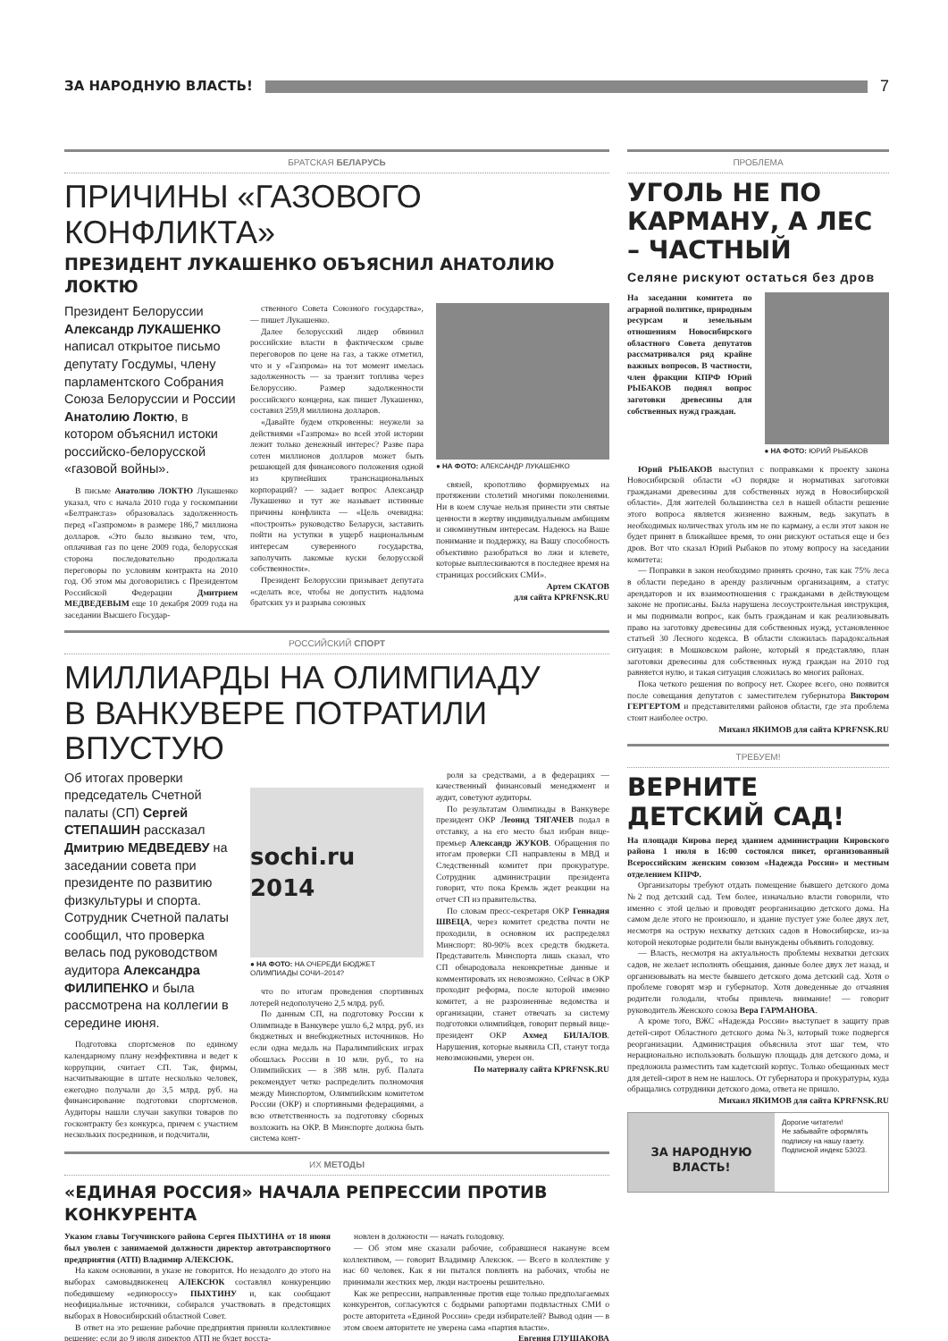ЗА НАРОДНУЮ ВЛАСТЬ!
7
БРАТСКАЯ БЕЛАРУСЬ
ПРИЧИНЫ «ГАЗОВОГО КОНФЛИКТА»
ПРЕЗИДЕНТ ЛУКАШЕНКО ОБЪЯСНИЛ АНАТОЛИЮ ЛОКТЮ
Президент Белоруссии Александр ЛУКАШЕНКО написал открытое письмо депутату Госдумы, члену парламентского Собрания Союза Белоруссии и России Анатолию Локтю, в котором объяснил истоки российско-белорусской «газовой войны».
В письме Анатолию ЛОКТЮ Лукашенко указал, что с начала 2010 года у госкомпании «Белтрансгаз» образовалась задолженность перед «Газпромом» в размере 186,7 миллиона долларов. «Это было вызвано тем, что, оплачивая газ по цене 2009 года, белорусская сторона последовательно продолжала переговоры по условиям контракта на 2010 год. Об этом мы договорились с Президентом Российской Федерации Дмитрием МЕДВЕДЕВЫМ еще 10 декабря 2009 года на заседании Высшего Государ-
ственного Совета Союзного государства», — пишет Лукашенко.
Далее белорусский лидер обвинил российские власти в фактическом срыве переговоров по цене на газ, а также отметил, что и у «Газпрома» на тот момент имелась задолженность — за транзит топлива через Белоруссию. Размер задолженности российского концерна, как пишет Лукашенко, составил 259,8 миллиона долларов.
«Давайте будем откровенны: неужели за действиями «Газпрома» во всей этой истории лежит только денежный интерес? Разве пара сотен миллионов долларов может быть решающей для финансового положения одной из крупнейших транснациональных корпораций? — задает вопрос Александр Лукашенко и тут же называет истинные причины конфликта — «Цель очевидна: «построить» руководство Беларуси, заставить пойти на уступки в ущерб национальным интересам суверенного государства, заполучить лакомые куски белорусской собственности».
Президент Белоруссии призывает депутата «сделать все, чтобы не допустить надлома братских уз и разрыва союзных
● НА ФОТО: АЛЕКСАНДР ЛУКАШЕНКО
связей, кропотливо формируемых на протяжении столетий многими поколениями. Ни в коем случае нельзя принести эти святые ценности в жертву индивидуальным амбициям и сиюминутным интересам. Надеюсь на Ваше понимание и поддержку, на Вашу способность объективно разобраться во лжи и клевете, которые выплескиваются в последнее время на страницах российских СМИ».
Артем СКАТОВ
для сайта KPRFNSK.RU
РОССИЙСКИЙ СПОРТ
МИЛЛИАРДЫ НА ОЛИМПИАДУ
В ВАНКУВЕРЕ ПОТРАТИЛИ ВПУСТУЮ
Об итогах проверки председатель Счетной палаты (СП) Сергей СТЕПАШИН рассказал Дмитрию МЕДВЕДЕВУ на заседании совета при президенте по развитию физкультуры и спорта. Сотрудник Счетной палаты сообщил, что проверка велась под руководством аудитора Александра ФИЛИПЕНКО и была рассмотрена на коллегии в середине июня.
Подготовка спортсменов по единому календарному плану неэффективна и ведет к коррупции, считает СП. Так, фирмы, насчитывающие в штате несколько человек, ежегодно получали до 3,5 млрд. руб. на финансирование подготовки спортсменов. Аудиторы нашли случаи закупки товаров по госконтракту без конкурса, причем с участием нескольких посредников, и подсчитали,
sochi.ru 2014
● НА ФОТО: НА ОЧЕРЕДИ БЮДЖЕТ ОЛИМПИАДЫ СОЧИ–2014?
что по итогам проведения спортивных лотерей недополучено 2,5 млрд. руб.
По данным СП, на подготовку России к Олимпиаде в Ванкувере ушло 6,2 млрд. руб. из бюджетных и внебюджетных источников. Но если одна медаль на Паралимпийских играх обошлась России в 10 млн. руб., то на Олимпийских — в 388 млн. руб. Палата рекомендует четко распределить полномочия между Минспортом, Олимпийским комитетом России (ОКР) и спортивными федерациями, а всю ответственность за подготовку сборных возложить на ОКР. В Минспорте должна быть система конт-
роля за средствами, а в федерациях — качественный финансовый менеджмент и аудит, советуют аудиторы.
По результатам Олимпиады в Ванкувере президент ОКР Леонид ТЯГАЧЕВ подал в отставку, а на его место был избран вице-премьер Александр ЖУКОВ. Обращения по итогам проверки СП направлены в МВД и Следственный комитет при прокуратуре. Сотрудник администрации президента говорит, что пока Кремль ждет реакции на отчет СП из правительства.
По словам пресс-секретаря ОКР Геннадия ШВЕЦА, через комитет средства почти не проходили, в основном их распределял Минспорт: 80-90% всех средств бюджета. Представитель Минспорта лишь сказал, что СП обнародовала неконкретные данные и комментировать их невозможно. Сейчас в ОКР проходит реформа, после которой именно комитет, а не разрозненные ведомства и организации, станет отвечать за систему подготовки олимпийцев, говорит первый вице-президент ОКР Ахмед БИЛАЛОВ. Нарушения, которые выявила СП, станут тогда невозможными, уверен он.
По материалу сайта KPRFNSK.RU
ИХ МЕТОДЫ
«ЕДИНАЯ РОССИЯ» НАЧАЛА РЕПРЕССИИ ПРОТИВ КОНКУРЕНТА
Указом главы Тогучинского района Сергея ПЫХТИНА от 18 июня был уволен с занимаемой должности директор автотранспортного предприятия (АТП) Владимир АЛЕКСЮК.
На каком основании, в указе не говорится. Но незадолго до этого на выборах самовыдвиженец АЛЕКСЮК составлял конкуренцию победившему «единороссу» ПЫХТИНУ и, как сообщают неофициальные источники, собирался участвовать в предстоящих выборах в Новосибирский областной Совет.
В ответ на это решение рабочие предприятия приняли коллективное решение: если до 9 июля директор АТП не будет восста-
новлен в должности — начать голодовку.
— Об этом мне сказали рабочие, собравшиеся накануне всем коллективом, — говорит Владимир Алексюк. — Всего в коллективе у нас 60 человек. Как я ни пытался повлиять на рабочих, чтобы не принимали жестких мер, люди настроены решительно.
Как же репрессии, направленные против еще только предполагаемых конкурентов, согласуются с бодрыми рапортами подвластных СМИ о росте авторитета «Единой России» среди избирателей? Вывод один — в этом своем авторитете не уверена сама «партия власти».
Евгения ГЛУШАКОВА
ПРОБЛЕМА
УГОЛЬ НЕ ПО КАРМАНУ, А ЛЕС – ЧАСТНЫЙ
Селяне рискуют остаться без дров
На заседании комитета по аграрной политике, природным ресурсам и земельным отношениям Новосибирского областного Совета депутатов рассматривался ряд крайне важных вопросов. В частности, член фракции КПРФ Юрий РЫБАКОВ поднял вопрос заготовки древесины для собственных нужд граждан.
● НА ФОТО: ЮРИЙ РЫБАКОВ
Юрий РЫБАКОВ выступил с поправками к проекту закона Новосибирской области «О порядке и нормативах заготовки гражданами древесины для собственных нужд в Новосибирской области». Для жителей большинства сел в нашей области решение этого вопроса является жизненно важным, ведь закупать в необходимых количествах уголь им не по карману, а если этот закон не будет принят в ближайшее время, то они рискуют остаться еще и без дров. Вот что сказал Юрий Рыбаков по этому вопросу на заседании комитета:
— Поправки в закон необходимо принять срочно, так как 75% леса в области передано в аренду различным организациям, а статус арендаторов и их взаимоотношения с гражданами в действующем законе не прописаны. Была нарушена лесоустроительная инструкция, и мы поднимали вопрос, как быть гражданам и как реализовывать право на заготовку древесины для собственных нужд, установленное статьей 30 Лесного кодекса. В области сложилась парадоксальная ситуация: в Мошковском районе, который я представляю, план заготовки древесины для собственных нужд граждан на 2010 год равняется нулю, и такая ситуация сложилась во многих районах.
Пока четкого решения по вопросу нет. Скорее всего, оно появится после совещания депутатов с заместителем губернатора Виктором ГЕРГЕРТОМ и представителями районов области, где эта проблема стоит наиболее остро.
Михаил ЯКИМОВ для сайта KPRFNSK.RU
ТРЕБУЕМ!
ВЕРНИТЕ ДЕТСКИЙ САД!
На площади Кирова перед зданием администрации Кировского района 1 июля в 16:00 состоялся пикет, организованный Всероссийским женским союзом «Надежда России» и местным отделением КПРФ.
Организаторы требуют отдать помещение бывшего детского дома №2 под детский сад. Тем более, изначально власти говорили, что именно с этой целью и проводят реорганизацию детского дома. На самом деле этого не произошло, и здание пустует уже более двух лет, несмотря на острую нехватку детских садов в Новосибирске, из-за которой некоторые родители были вынуждены объявить голодовку.
— Власть, несмотря на актуальность проблемы нехватки детских садов, не желает исполнять обещания, данные более двух лет назад, и организовывать на месте бывшего детского дома детский сад. Хотя о проблеме говорят мэр и губернатор. Хотя доведенные до отчаяния родители голодали, чтобы привлечь внимание! — говорит руководитель Женского союза Вера ГАРМАНОВА.
А кроме того, ВЖС «Надежда России» выступает в защиту прав детей-сирот Областного детского дома №3, который тоже подвергся реорганизации. Администрация объяснила этот шаг тем, что нерационально использовать большую площадь для детского дома, и предложила разместить там кадетский корпус. Только обещанных мест для детей-сирот в нем не нашлось. От губернатора и прокуратуры, куда обращались сотрудники детского дома, ответа не пришло.
Михаил ЯКИМОВ для сайта KPRFNSK.RU
ЗА НАРОДНУЮ ВЛАСТЬ!
Дорогие читатели!
Не забывайте оформлять подписку на нашу газету.
Подписной индекс 53023.